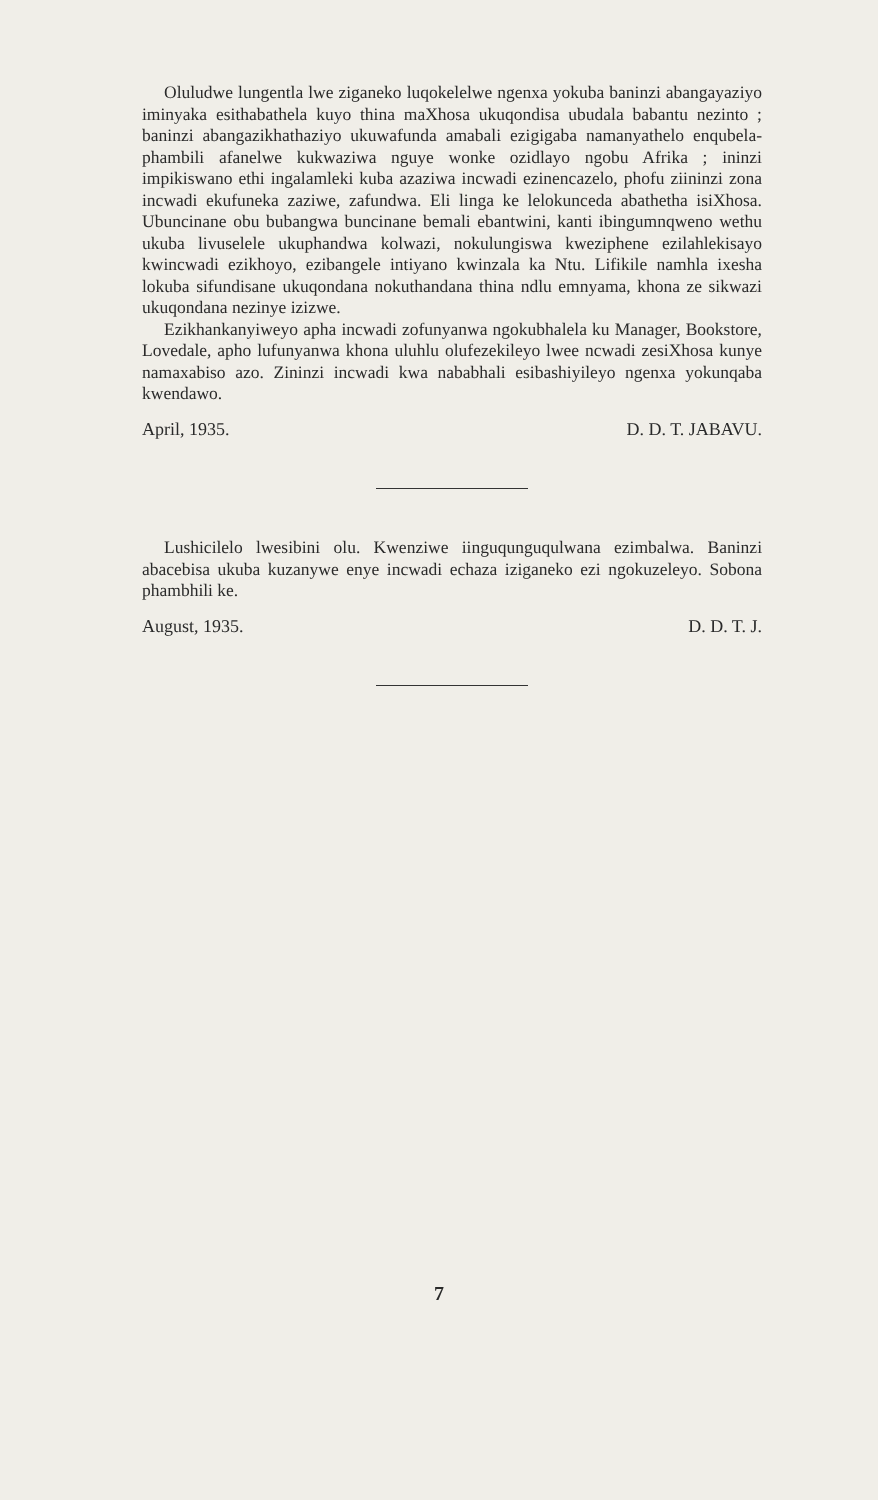Oluludwe lungentla lwe ziganeko luqokelelwe ngenxa yokuba baninzi abangayaziyo iminyaka esithabathela kuyo thina maXhosa ukuqondisa ubudala babantu nezinto ; baninzi abangazikhatha­ziyo ukuwafunda amabali ezigigaba namanyathelo enqubela­phambili afanelwe kukwaziwa nguye wonke ozidlayo ngobu Afrika ; ininzi impikiswano ethi ingalamleki kuba azaziwa incwadi ezinencazelo, phofu ziininzi zona incwadi ekufuneka zaziwe, zafundwa. Eli linga ke lelokunceda abathetha isiXhosa. Ubunci­nane obu bubangwa buncinane bemali ebantwini, kanti ibingu­mnqweno wethu ukuba livuselele ukuphandwa kolwazi, nokulu­ngiswa kweziphene ezilahlekisayo kwincwadi ezikhoyo, ezibange­le intiyano kwinzala ka Ntu. Lifikile namhla ixesha lokuba sifu­ndisane ukuqondana nokuthandana thina ndlu emnyama, khona ze sikwazi ukuqondana nezinye izizwe.
Ezikhankanyiweyo apha incwadi zofunyanwa ngokubhalela ku Manager, Bookstore, Lovedale, apho lufunyanwa khona ulu­hlu olufezekileyo lwee ncwadi zesiXhosa kunye namaxabiso azo. Zininzi incwadi kwa nababhali esibashiyileyo ngenxa yokunqaba kwendawo.
April, 1935. D. D. T. JABAVU.
Lushicilelo lwesibini olu. Kwenziwe iinguqunguqulwana ezi­mbalwa. Baninzi abacebisa ukuba kuzanywe enye incwadi echaza iziganeko ezi ngokuzeleyo. Sobona phambhili ke.
August, 1935. D. D. T. J.
7